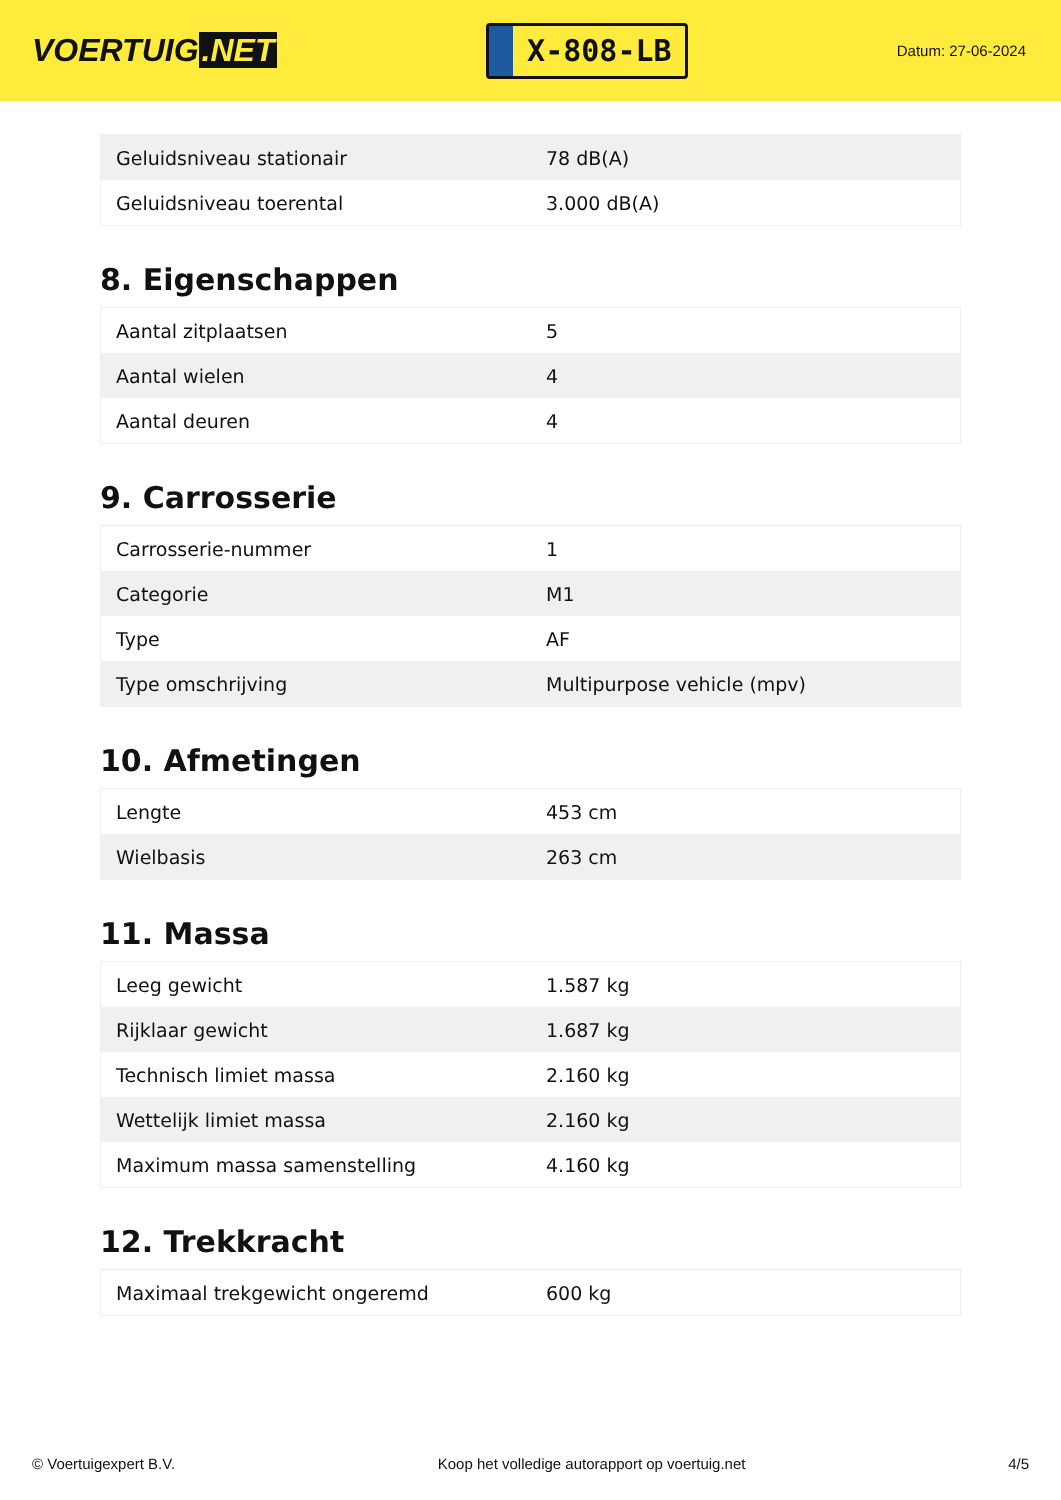VOERTUIG.NET
X-808-LB
Datum: 27-06-2024
| Geluidsniveau stationair | 78 dB(A) |
| Geluidsniveau toerental | 3.000 dB(A) |
8. Eigenschappen
| Aantal zitplaatsen | 5 |
| Aantal wielen | 4 |
| Aantal deuren | 4 |
9. Carrosserie
| Carrosserie-nummer | 1 |
| Categorie | M1 |
| Type | AF |
| Type omschrijving | Multipurpose vehicle (mpv) |
10. Afmetingen
| Lengte | 453 cm |
| Wielbasis | 263 cm |
11. Massa
| Leeg gewicht | 1.587 kg |
| Rijklaar gewicht | 1.687 kg |
| Technisch limiet massa | 2.160 kg |
| Wettelijk limiet massa | 2.160 kg |
| Maximum massa samenstelling | 4.160 kg |
12. Trekkracht
| Maximaal trekgewicht ongeremd | 600 kg |
© Voertuigexpert B.V. Koop het volledige autorapport op voertuig.net 4/5